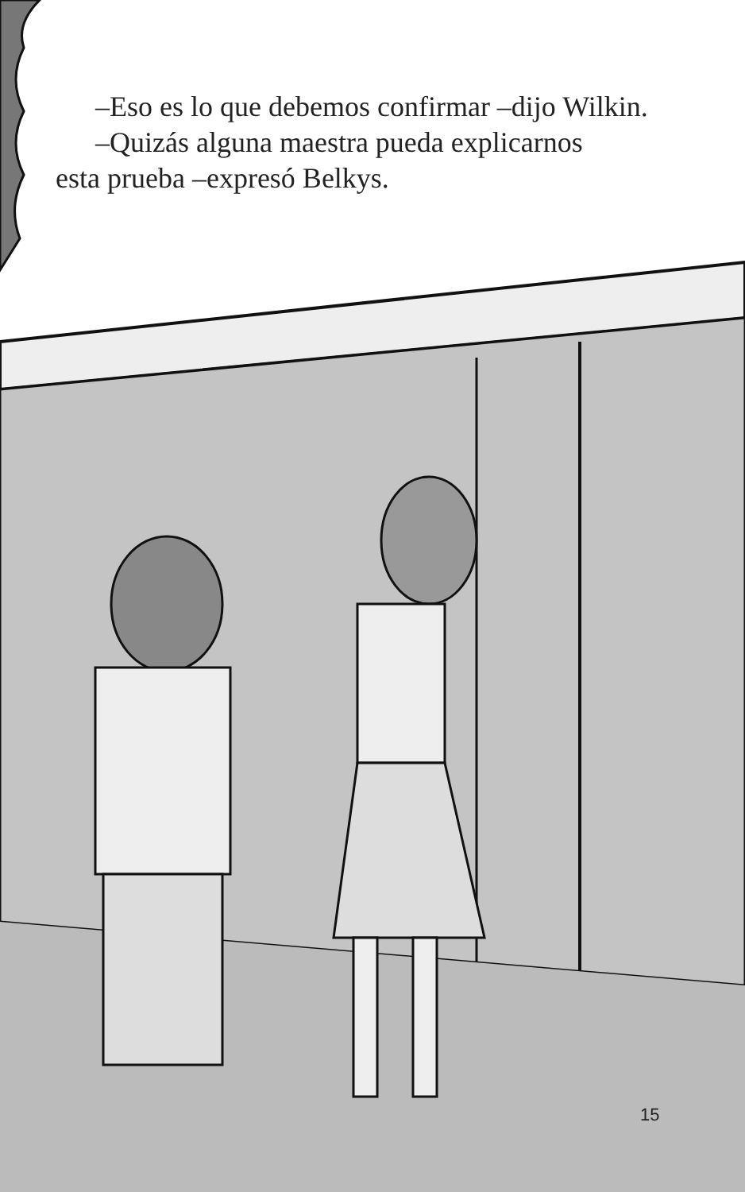–Eso es lo que debemos confirmar –dijo Wilkin.
–Quizás alguna maestra pueda explicarnos
esta prueba –expresó Belkys.
15